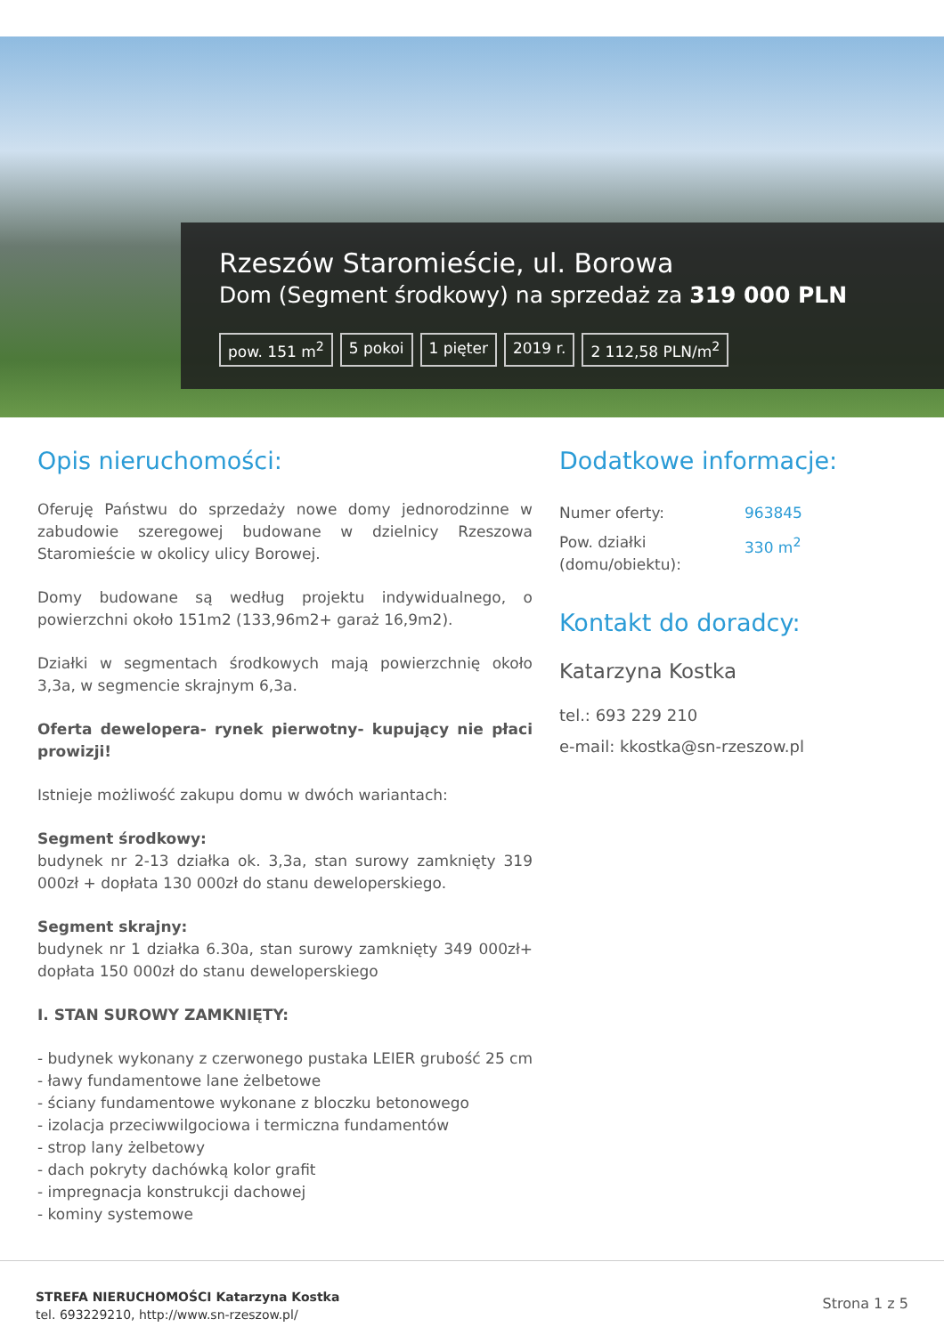Rzeszów Staromieście, ul. Borowa
Dom (Segment środkowy) na sprzedaż za 319 000 PLN
pow. 151 m<sup>2</sup> 5 pokoi 1 pięter 2019 r. 2 112,58 PLN/m<sup>2</sup>
Opis nieruchomości:
Oferuję Państwu do sprzedaży nowe domy jednorodzinne w zabudowie szeregowej budowane w dzielnicy Rzeszowa Staromieście w okolicy ulicy Borowej.
Domy budowane są według projektu indywidualnego, o powierzchni około 151m2 (133,96m2+ garaż 16,9m2).
Działki w segmentach środkowych mają powierzchnię około 3,3a, w segmencie skrajnym 6,3a.
Oferta dewelopera- rynek pierwotny- kupujący nie płaci prowizji!
Istnieje możliwość zakupu domu w dwóch wariantach:
Segment środkowy:
budynek nr 2-13 działka ok. 3,3a, stan surowy zamknięty 319 000zł + dopłata 130 000zł do stanu deweloperskiego.
Segment skrajny:
budynek nr 1 działka 6.30a, stan surowy zamknięty 349 000zł+ dopłata 150 000zł do stanu deweloperskiego
I. STAN SUROWY ZAMKNIĘTY:
- budynek wykonany z czerwonego pustaka LEIER grubość 25 cm
- ławy fundamentowe lane żelbetowe
- ściany fundamentowe wykonane z bloczku betonowego
- izolacja przeciwwilgociowa i termiczna fundamentów
- strop lany żelbetowy
- dach pokryty dachówką kolor grafit
- impregnacja konstrukcji dachowej
- kominy systemowe
Dodatkowe informacje:
| Numer oferty: | 963845 |
| Pow. działki (domu/obiektu): | 330 m<sup>2</sup> |
Kontakt do doradcy:
Katarzyna Kostka
tel.: 693 229 210
e-mail: kkostka@sn-rzeszow.pl
STREFA NIERUCHOMOŚCI Katarzyna Kostka
tel. 693229210, http://www.sn-rzeszow.pl/
Strona 1 z 5